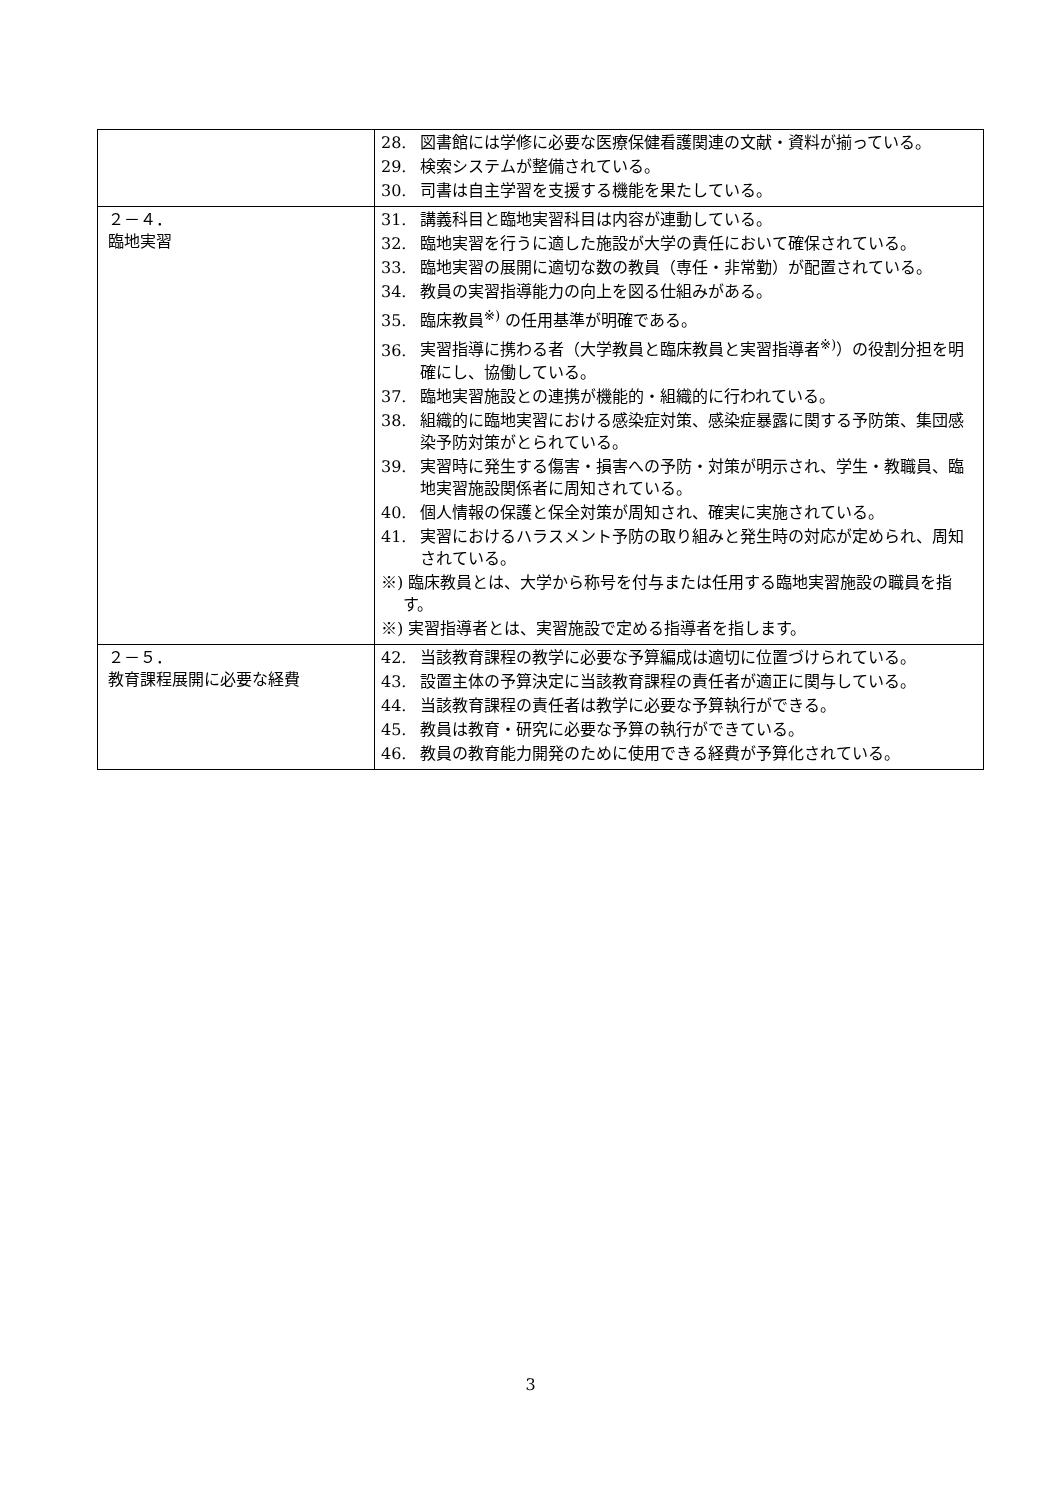| | 28. 図書館には学修に必要な医療保健看護関連の文献・資料が揃っている。 29. 検索システムが整備されている。 30. 司書は自主学習を支援する機能を果たしている。 |
| ２－４． 臨地実習 | 31. 講義科目と臨地実習科目は内容が連動している。 32. 臨地実習を行うに適した施設が大学の責任において確保されている。 33. 臨地実習の展開に適切な数の教員（専任・非常勤）が配置されている。 34. 教員の実習指導能力の向上を図る仕組みがある。 35. 臨床教員<sup>※)</sup> の任用基準が明確である。 36. 実習指導に携わる者（大学教員と臨床教員と実習指導者<sup>※)</sup>）の役割分担を明確にし、協働している。 37. 臨地実習施設との連携が機能的・組織的に行われている。 38. 組織的に臨地実習における感染症対策、感染症暴露に関する予防策、集団感染予防対策がとられている。 39. 実習時に発生する傷害・損害への予防・対策が明示され、学生・教職員、臨地実習施設関係者に周知されている。 40. 個人情報の保護と保全対策が周知され、確実に実施されている。 41. 実習におけるハラスメント予防の取り組みと発生時の対応が定められ、周知されている。 ※) 臨床教員とは、大学から称号を付与または任用する臨地実習施設の職員を指す。 ※) 実習指導者とは、実習施設で定める指導者を指します。 |
| ２－５． 教育課程展開に必要な経費 | 42. 当該教育課程の教学に必要な予算編成は適切に位置づけられている。 43. 設置主体の予算決定に当該教育課程の責任者が適正に関与している。 44. 当該教育課程の責任者は教学に必要な予算執行ができる。 45. 教員は教育・研究に必要な予算の執行ができている。 46. 教員の教育能力開発のために使用できる経費が予算化されている。 |
3